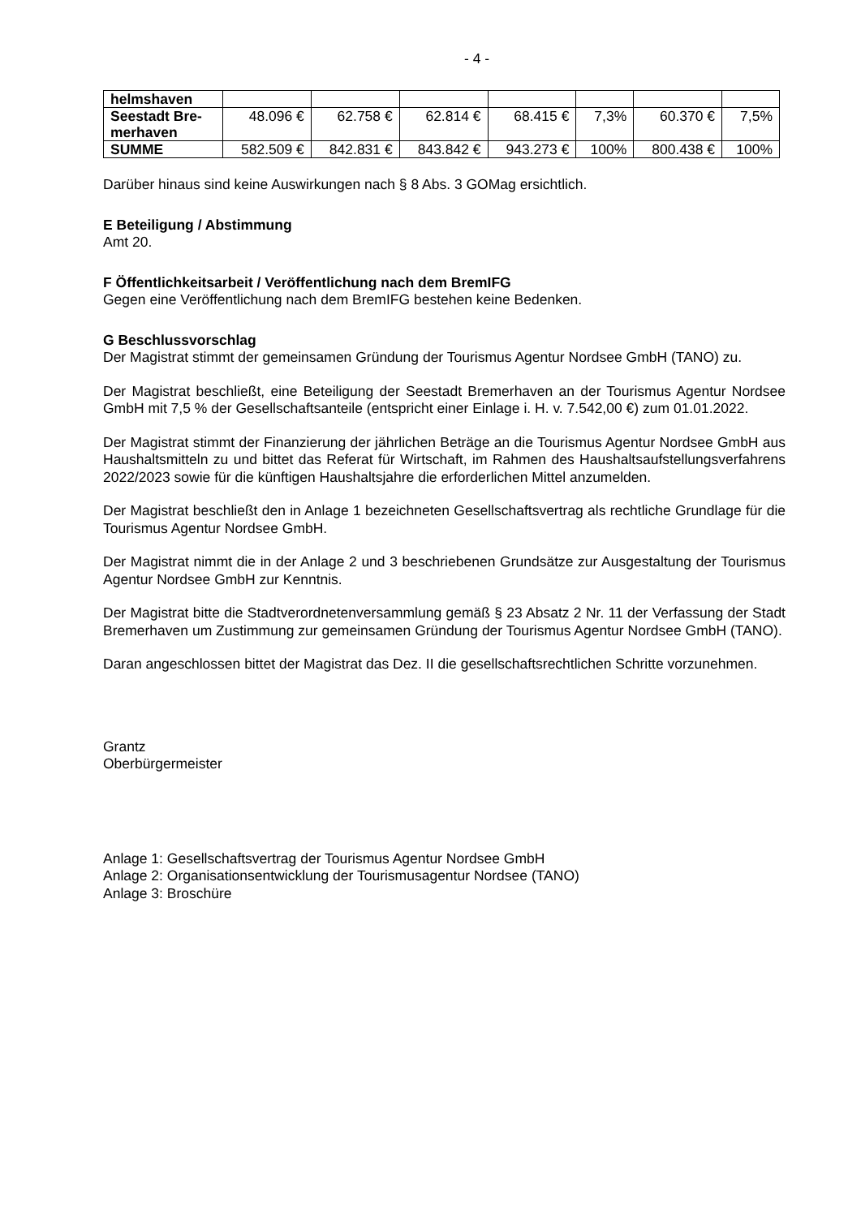- 4 -
| helmshaven | | | | | | | |
| Seestadt Bre- merhaven | 48.096 € | 62.758 € | 62.814 € | 68.415 € | 7,3% | 60.370 € | 7,5% |
| SUMME | 582.509 € | 842.831 € | 843.842 € | 943.273 € | 100% | 800.438 € | 100% |
Darüber hinaus sind keine Auswirkungen nach § 8 Abs. 3 GOMag ersichtlich.
E Beteiligung / Abstimmung
Amt 20.
F Öffentlichkeitsarbeit / Veröffentlichung nach dem BremIFG
Gegen eine Veröffentlichung nach dem BremIFG bestehen keine Bedenken.
G Beschlussvorschlag
Der Magistrat stimmt der gemeinsamen Gründung der Tourismus Agentur Nordsee GmbH (TANO) zu.
Der Magistrat beschließt, eine Beteiligung der Seestadt Bremerhaven an der Tourismus Agentur Nordsee GmbH mit 7,5 % der Gesellschaftsanteile (entspricht einer Einlage i. H. v. 7.542,00 €) zum 01.01.2022.
Der Magistrat stimmt der Finanzierung der jährlichen Beträge an die Tourismus Agentur Nordsee GmbH aus Haushaltsmitteln zu und bittet das Referat für Wirtschaft, im Rahmen des Haushaltsaufstellungsverfahrens 2022/2023 sowie für die künftigen Haushaltsjahre die erforderlichen Mittel anzumelden.
Der Magistrat beschließt den in Anlage 1 bezeichneten Gesellschaftsvertrag als rechtliche Grundlage für die Tourismus Agentur Nordsee GmbH.
Der Magistrat nimmt die in der Anlage 2 und 3 beschriebenen Grundsätze zur Ausgestaltung der Tourismus Agentur Nordsee GmbH zur Kenntnis.
Der Magistrat bitte die Stadtverordnetenversammlung gemäß § 23 Absatz 2 Nr. 11 der Verfassung der Stadt Bremerhaven um Zustimmung zur gemeinsamen Gründung der Tourismus Agentur Nordsee GmbH (TANO).
Daran angeschlossen bittet der Magistrat das Dez. II die gesellschaftsrechtlichen Schritte vorzunehmen.
Grantz
Oberbürgermeister
Anlage 1: Gesellschaftsvertrag der Tourismus Agentur Nordsee GmbH
Anlage 2: Organisationsentwicklung der Tourismusagentur Nordsee (TANO)
Anlage 3: Broschüre